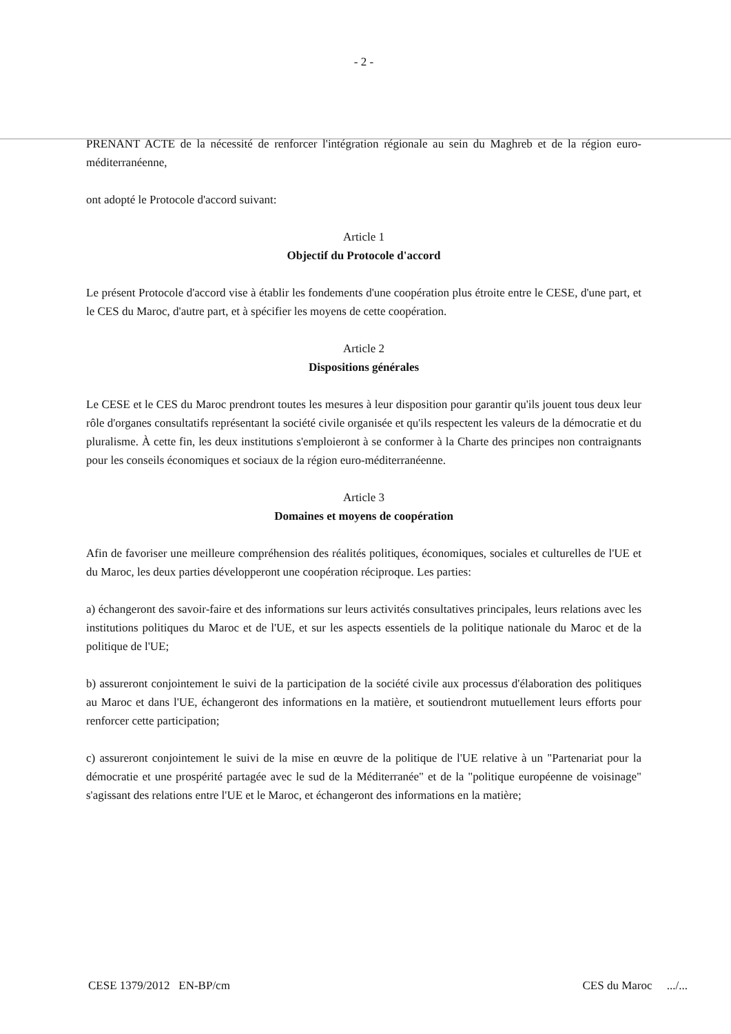- 2 -
PRENANT ACTE de la nécessité de renforcer l'intégration régionale au sein du Maghreb et de la région euro-méditerranéenne,
ont adopté le Protocole d'accord suivant:
Article 1
Objectif du Protocole d'accord
Le présent Protocole d'accord vise à établir les fondements d'une coopération plus étroite entre le CESE, d'une part, et le CES du Maroc, d'autre part, et à spécifier les moyens de cette coopération.
Article 2
Dispositions générales
Le CESE et le CES du Maroc prendront toutes les mesures à leur disposition pour garantir qu'ils jouent tous deux leur rôle d'organes consultatifs représentant la société civile organisée et qu'ils respectent les valeurs de la démocratie et du pluralisme. À cette fin, les deux institutions s'emploieront à se conformer à la Charte des principes non contraignants pour les conseils économiques et sociaux de la région euro-méditerranéenne.
Article 3
Domaines et moyens de coopération
Afin de favoriser une meilleure compréhension des réalités politiques, économiques, sociales et culturelles de l'UE et du Maroc, les deux parties développeront une coopération réciproque. Les parties:
a) échangeront des savoir-faire et des informations sur leurs activités consultatives principales, leurs relations avec les institutions politiques du Maroc et de l'UE, et sur les aspects essentiels de la politique nationale du Maroc et de la politique de l'UE;
b) assureront conjointement le suivi de la participation de la société civile aux processus d'élaboration des politiques au Maroc et dans l'UE, échangeront des informations en la matière, et soutiendront mutuellement leurs efforts pour renforcer cette participation;
c) assureront conjointement le suivi de la mise en œuvre de la politique de l'UE relative à un "Partenariat pour la démocratie et une prospérité partagée avec le sud de la Méditerranée" et de la "politique européenne de voisinage" s'agissant des relations entre l'UE et le Maroc, et échangeront des informations en la matière;
CESE 1379/2012 EN-BP/cm CES du Maroc .../...